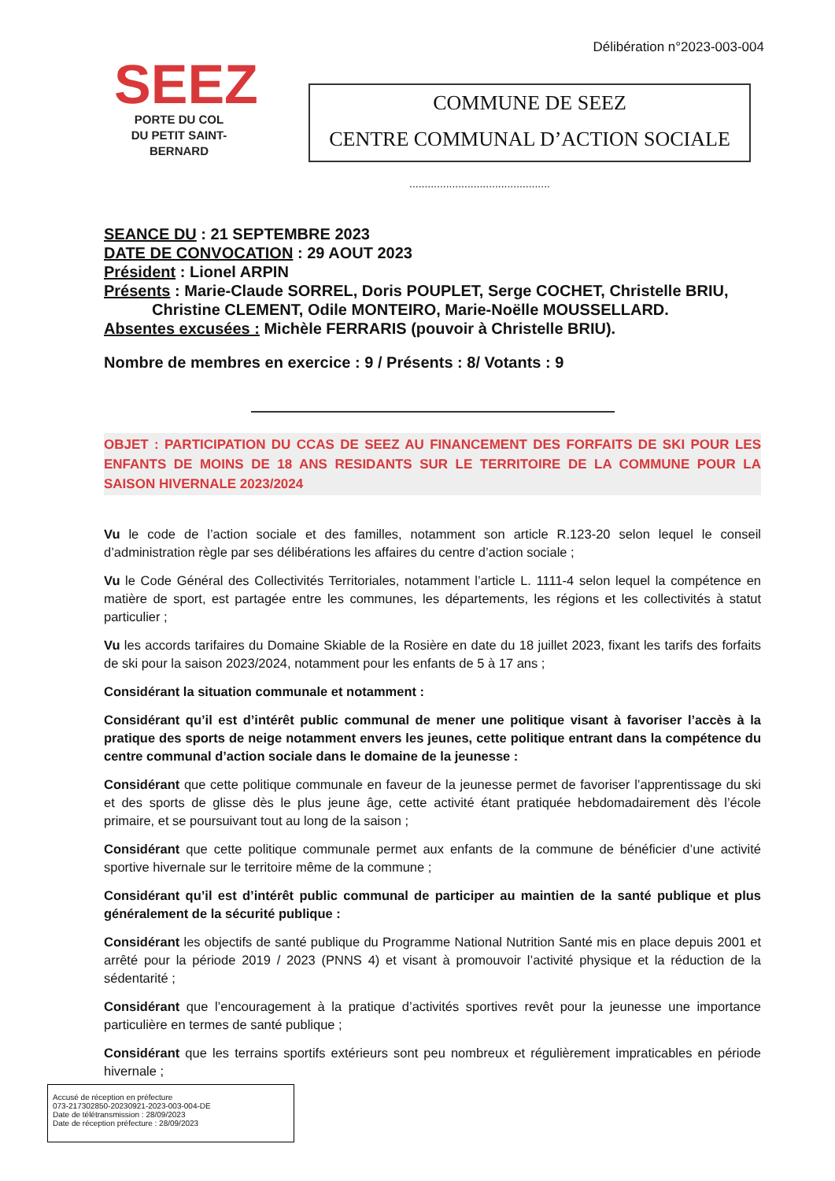Délibération n°2023-003-004
SEEZ
PORTE DU COL
DU PETIT SAINT-BERNARD
COMMUNE DE SEEZ
CENTRE COMMUNAL D’ACTION SOCIALE
..............................................
SEANCE DU : 21 SEPTEMBRE 2023
DATE DE CONVOCATION : 29 AOUT 2023
Président : Lionel ARPIN
Présents : Marie-Claude SORREL, Doris POUPLET, Serge COCHET, Christelle BRIU,
Christine CLEMENT, Odile MONTEIRO, Marie-Noëlle MOUSSELLARD.
Absentes excusées : Michèle FERRARIS (pouvoir à Christelle BRIU).
Nombre de membres en exercice : 9 / Présents : 8/ Votants : 9
OBJET : PARTICIPATION DU CCAS DE SEEZ AU FINANCEMENT DES FORFAITS DE SKI POUR LES ENFANTS DE MOINS DE 18 ANS RESIDANTS SUR LE TERRITOIRE DE LA COMMUNE POUR LA SAISON HIVERNALE 2023/2024
Vu le code de l’action sociale et des familles, notamment son article R.123-20 selon lequel le conseil d’administration règle par ses délibérations les affaires du centre d’action sociale ;
Vu le Code Général des Collectivités Territoriales, notamment l’article L. 1111-4 selon lequel la compétence en matière de sport, est partagée entre les communes, les départements, les régions et les collectivités à statut particulier ;
Vu les accords tarifaires du Domaine Skiable de la Rosière en date du 18 juillet 2023, fixant les tarifs des forfaits de ski pour la saison 2023/2024, notamment pour les enfants de 5 à 17 ans ;
Considérant la situation communale et notamment :
Considérant qu’il est d’intérêt public communal de mener une politique visant à favoriser l’accès à la pratique des sports de neige notamment envers les jeunes, cette politique entrant dans la compétence du centre communal d’action sociale dans le domaine de la jeunesse :
Considérant que cette politique communale en faveur de la jeunesse permet de favoriser l’apprentissage du ski et des sports de glisse dès le plus jeune âge, cette activité étant pratiquée hebdomadairement dès l’école primaire, et se poursuivant tout au long de la saison ;
Considérant que cette politique communale permet aux enfants de la commune de bénéficier d’une activité sportive hivernale sur le territoire même de la commune ;
Considérant qu’il est d’intérêt public communal de participer au maintien de la santé publique et plus généralement de la sécurité publique :
Considérant les objectifs de santé publique du Programme National Nutrition Santé mis en place depuis 2001 et arrêté pour la période 2019 / 2023 (PNNS 4) et visant à promouvoir l’activité physique et la réduction de la sédentarité ;
Considérant que l’encouragement à la pratique d’activités sportives revêt pour la jeunesse une importance particulière en termes de santé publique ;
Considérant que les terrains sportifs extérieurs sont peu nombreux et régulièrement impraticables en période hivernale ;
Accusé de réception en préfecture
073-217302850-20230921-2023-003-004-DE
Date de télétransmission : 28/09/2023
Date de réception préfecture : 28/09/2023